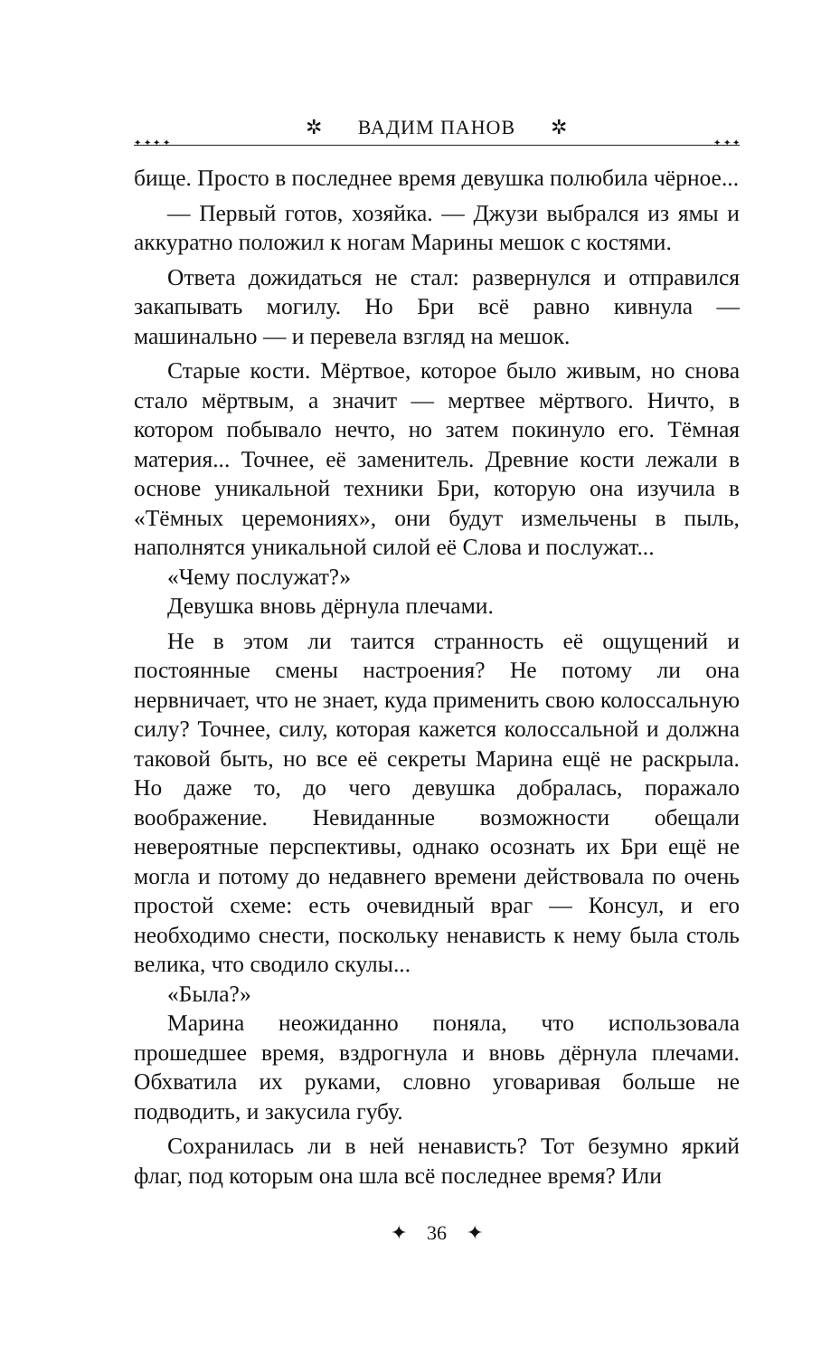✲ ВАДИМ ПАНОВ ✲
✦ ✦ ✦ ✦ ✦ ✦ ✦
бище. Просто в последнее время девушка полюбила чёрное...
— Первый готов, хозяйка. — Джузи выбрался из ямы и аккуратно положил к ногам Марины мешок с костями.
Ответа дожидаться не стал: развернулся и отправился закапывать могилу. Но Бри всё равно кивнула — машинально — и перевела взгляд на мешок.
Старые кости. Мёртвое, которое было живым, но снова стало мёртвым, а значит — мертвее мёртвого. Ничто, в котором побывало нечто, но затем покинуло его. Тёмная материя... Точнее, её заменитель. Древние кости лежали в основе уникальной техники Бри, которую она изучила в «Тёмных церемониях», они будут измельчены в пыль, наполнятся уникальной силой её Слова и послужат...
«Чему послужат?»
Девушка вновь дёрнула плечами.
Не в этом ли таится странность её ощущений и постоянные смены настроения? Не потому ли она нервничает, что не знает, куда применить свою колоссальную силу? Точнее, силу, которая кажется колоссальной и должна таковой быть, но все её секреты Марина ещё не раскрыла. Но даже то, до чего девушка добралась, поражало воображение. Невиданные возможности обещали невероятные перспективы, однако осознать их Бри ещё не могла и потому до недавнего времени действовала по очень простой схеме: есть очевидный враг — Консул, и его необходимо снести, поскольку ненависть к нему была столь велика, что сводило скулы...
«Была?»
Марина неожиданно поняла, что использовала прошедшее время, вздрогнула и вновь дёрнула плечами. Обхватила их руками, словно уговаривая больше не подводить, и закусила губу.
Сохранилась ли в ней ненависть? Тот безумно яркий флаг, под которым она шла всё последнее время? Или
✦ 36 ✦